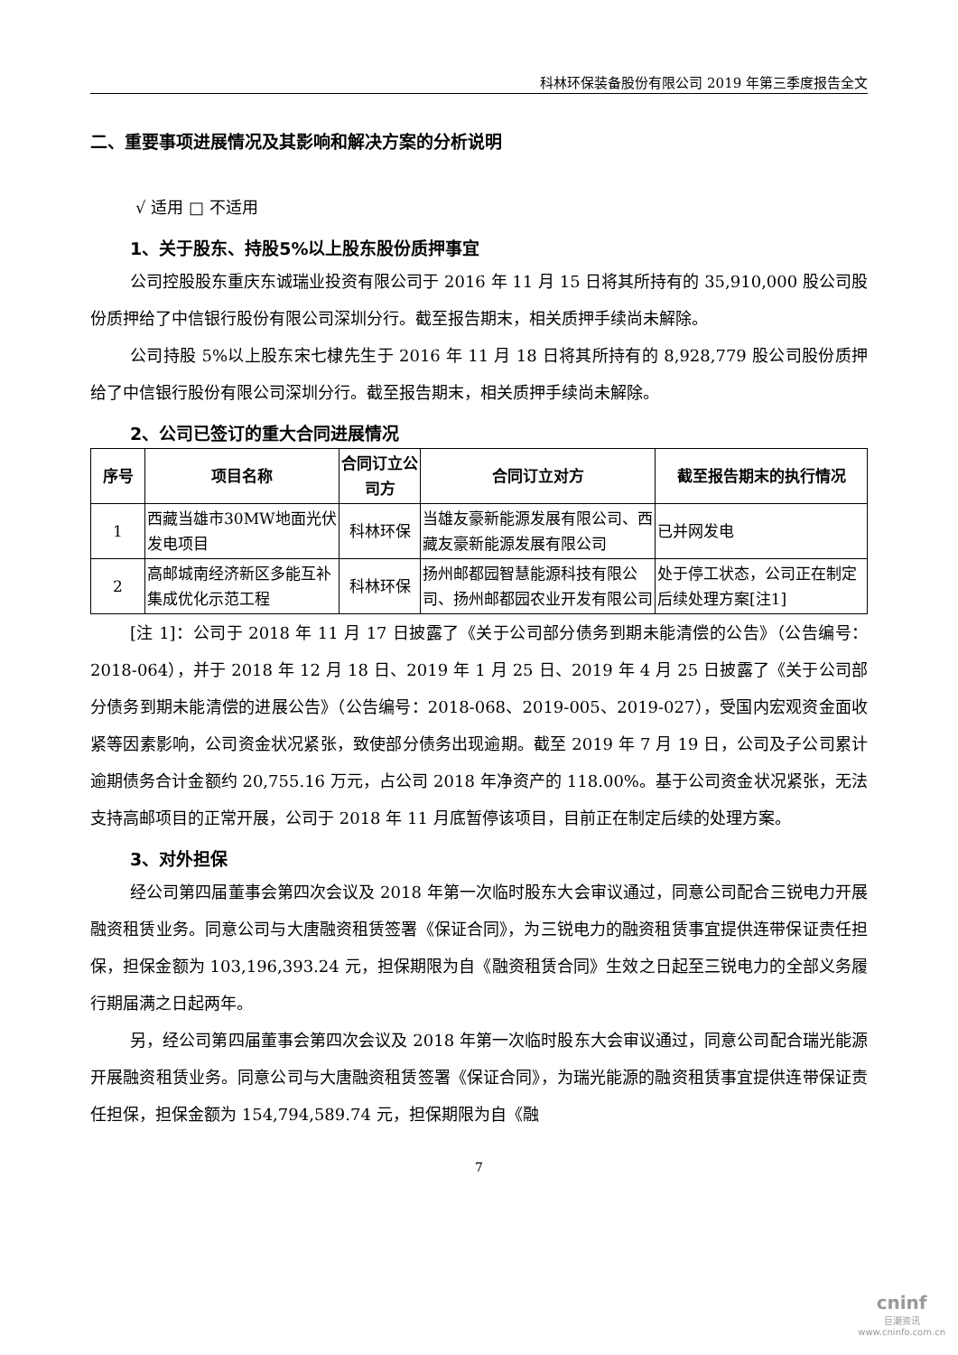科林环保装备股份有限公司 2019 年第三季度报告全文
二、重要事项进展情况及其影响和解决方案的分析说明
√ 适用 □ 不适用
1、关于股东、持股5%以上股东股份质押事宜
公司控股股东重庆东诚瑞业投资有限公司于 2016 年 11 月 15 日将其所持有的 35,910,000 股公司股份质押给了中信银行股份有限公司深圳分行。截至报告期末，相关质押手续尚未解除。
公司持股 5%以上股东宋七棣先生于 2016 年 11 月 18 日将其所持有的 8,928,779 股公司股份质押给了中信银行股份有限公司深圳分行。截至报告期末，相关质押手续尚未解除。
2、公司已签订的重大合同进展情况
| 序号 | 项目名称 | 合同订立公司方 | 合同订立对方 | 截至报告期末的执行情况 |
| --- | --- | --- | --- | --- |
| 1 | 西藏当雄市30MW地面光伏发电项目 | 科林环保 | 当雄友豪新能源发展有限公司、西藏友豪新能源发展有限公司 | 已并网发电 |
| 2 | 高邮城南经济新区多能互补集成优化示范工程 | 科林环保 | 扬州邮都园智慧能源科技有限公司、扬州邮都园农业开发有限公司 | 处于停工状态，公司正在制定后续处理方案[注1] |
[注 1]：公司于 2018 年 11 月 17 日披露了《关于公司部分债务到期未能清偿的公告》（公告编号：2018-064），并于 2018 年 12 月 18 日、2019 年 1 月 25 日、2019 年 4 月 25 日披露了《关于公司部分债务到期未能清偿的进展公告》（公告编号：2018-068、2019-005、2019-027），受国内宏观资金面收紧等因素影响，公司资金状况紧张，致使部分债务出现逾期。截至 2019 年 7 月 19 日，公司及子公司累计逾期债务合计金额约 20,755.16 万元，占公司 2018 年净资产的 118.00%。基于公司资金状况紧张，无法支持高邮项目的正常开展，公司于 2018 年 11 月底暂停该项目，目前正在制定后续的处理方案。
3、对外担保
经公司第四届董事会第四次会议及 2018 年第一次临时股东大会审议通过，同意公司配合三锐电力开展融资租赁业务。同意公司与大唐融资租赁签署《保证合同》，为三锐电力的融资租赁事宜提供连带保证责任担保，担保金额为 103,196,393.24 元，担保期限为自《融资租赁合同》生效之日起至三锐电力的全部义务履行期届满之日起两年。
另，经公司第四届董事会第四次会议及 2018 年第一次临时股东大会审议通过，同意公司配合瑞光能源开展融资租赁业务。同意公司与大唐融资租赁签署《保证合同》，为瑞光能源的融资租赁事宜提供连带保证责任担保，担保金额为 154,794,589.74 元，担保期限为自《融
7
cninf
巨潮资讯
www.cninfo.com.cn